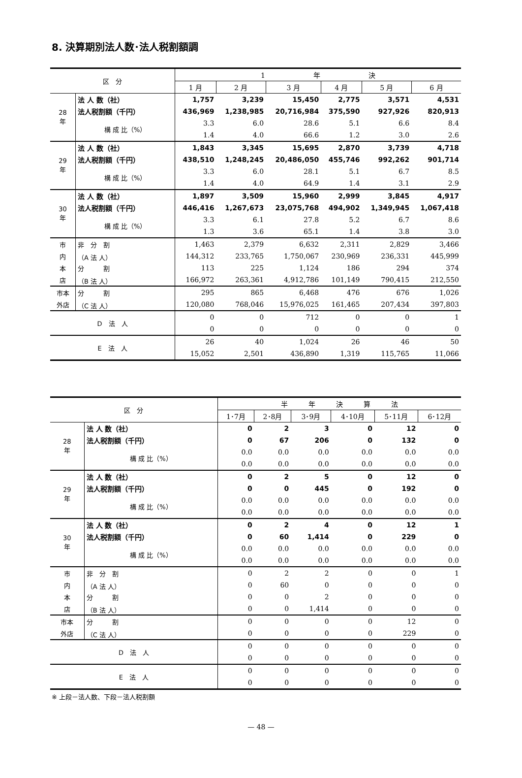8. 決算期別法人数･法人税割額調
| 区 分 | | 1 年 決 | | | | | |
| | | 1 月 | 2 月 | 3 月 | 4 月 | 5 月 | 6 月 |
| 28 年 | 法 人 数（社） | 1,757 | 3,239 | 15,450 | 2,775 | 3,571 | 4,531 |
| | 法人税割額（千円） | 436,969 | 1,238,985 | 20,716,984 | 375,590 | 927,926 | 820,913 |
| | 構 成 比（%） | 3.3 | 6.0 | 28.6 | 5.1 | 6.6 | 8.4 |
| | | 1.4 | 4.0 | 66.6 | 1.2 | 3.0 | 2.6 |
| 29 年 | 法 人 数（社） | 1,843 | 3,345 | 15,695 | 2,870 | 3,739 | 4,718 |
| | 法人税割額（千円） | 438,510 | 1,248,245 | 20,486,050 | 455,746 | 992,262 | 901,714 |
| | 構 成 比（%） | 3.3 | 6.0 | 28.1 | 5.1 | 6.7 | 8.5 |
| | | 1.4 | 4.0 | 64.9 | 1.4 | 3.1 | 2.9 |
| 30 年 | 法 人 数（社） | 1,897 | 3,509 | 15,960 | 2,999 | 3,845 | 4,917 |
| | 法人税割額（千円） | 446,416 | 1,267,673 | 23,075,768 | 494,902 | 1,349,945 | 1,067,418 |
| | 構 成 比（%） | 3.3 | 6.1 | 27.8 | 5.2 | 6.7 | 8.6 |
| | | 1.3 | 3.6 | 65.1 | 1.4 | 3.8 | 3.0 |
| 市 | 非 分 割 | 1,463 | 2,379 | 6,632 | 2,311 | 2,829 | 3,466 |
| 内 | （A 法 人） | 144,312 | 233,765 | 1,750,067 | 230,969 | 236,331 | 445,999 |
| 本 | 分 割 | 113 | 225 | 1,124 | 186 | 294 | 374 |
| 店 | （B 法 人） | 166,972 | 263,361 | 4,912,786 | 101,149 | 790,415 | 212,550 |
| 市本 | 分 割 | 295 | 865 | 6,468 | 476 | 676 | 1,026 |
| 外店 | （C 法 人） | 120,080 | 768,046 | 15,976,025 | 161,465 | 207,434 | 397,803 |
| D 法 人 | | 0 | 0 | 712 | 0 | 0 | 1 |
| | | 0 | 0 | 0 | 0 | 0 | 0 |
| E 法 人 | | 26 | 40 | 1,024 | 26 | 46 | 50 |
| | | 15,052 | 2,501 | 436,890 | 1,319 | 115,765 | 11,066 |
| 区 分 | | 半 年 決 算 法 | | | | | |
| | | 1･7月 | 2･8月 | 3･9月 | 4･10月 | 5･11月 | 6･12月 |
| 28 年 | 法 人 数（社） | 0 | 2 | 3 | 0 | 12 | 0 |
| | 法人税割額（千円） | 0 | 67 | 206 | 0 | 132 | 0 |
| | 構 成 比（%） | 0.0 | 0.0 | 0.0 | 0.0 | 0.0 | 0.0 |
| | | 0.0 | 0.0 | 0.0 | 0.0 | 0.0 | 0.0 |
| 29 年 | 法 人 数（社） | 0 | 2 | 5 | 0 | 12 | 0 |
| | 法人税割額（千円） | 0 | 0 | 445 | 0 | 192 | 0 |
| | 構 成 比（%） | 0.0 | 0.0 | 0.0 | 0.0 | 0.0 | 0.0 |
| | | 0.0 | 0.0 | 0.0 | 0.0 | 0.0 | 0.0 |
| 30 年 | 法 人 数（社） | 0 | 2 | 4 | 0 | 12 | 1 |
| | 法人税割額（千円） | 0 | 60 | 1,414 | 0 | 229 | 0 |
| | 構 成 比（%） | 0.0 | 0.0 | 0.0 | 0.0 | 0.0 | 0.0 |
| | | 0.0 | 0.0 | 0.0 | 0.0 | 0.0 | 0.0 |
| 市 | 非 分 割 | 0 | 2 | 2 | 0 | 0 | 1 |
| 内 | （A 法 人） | 0 | 60 | 0 | 0 | 0 | 0 |
| 本 | 分 割 | 0 | 0 | 2 | 0 | 0 | 0 |
| 店 | （B 法 人） | 0 | 0 | 1,414 | 0 | 0 | 0 |
| 市本 | 分 割 | 0 | 0 | 0 | 0 | 12 | 0 |
| 外店 | （C 法 人） | 0 | 0 | 0 | 0 | 229 | 0 |
| D 法 人 | | 0 | 0 | 0 | 0 | 0 | 0 |
| | | 0 | 0 | 0 | 0 | 0 | 0 |
| E 法 人 | | 0 | 0 | 0 | 0 | 0 | 0 |
| | | 0 | 0 | 0 | 0 | 0 | 0 |
※ 上段－法人数、下段－法人税割額
— 48 —